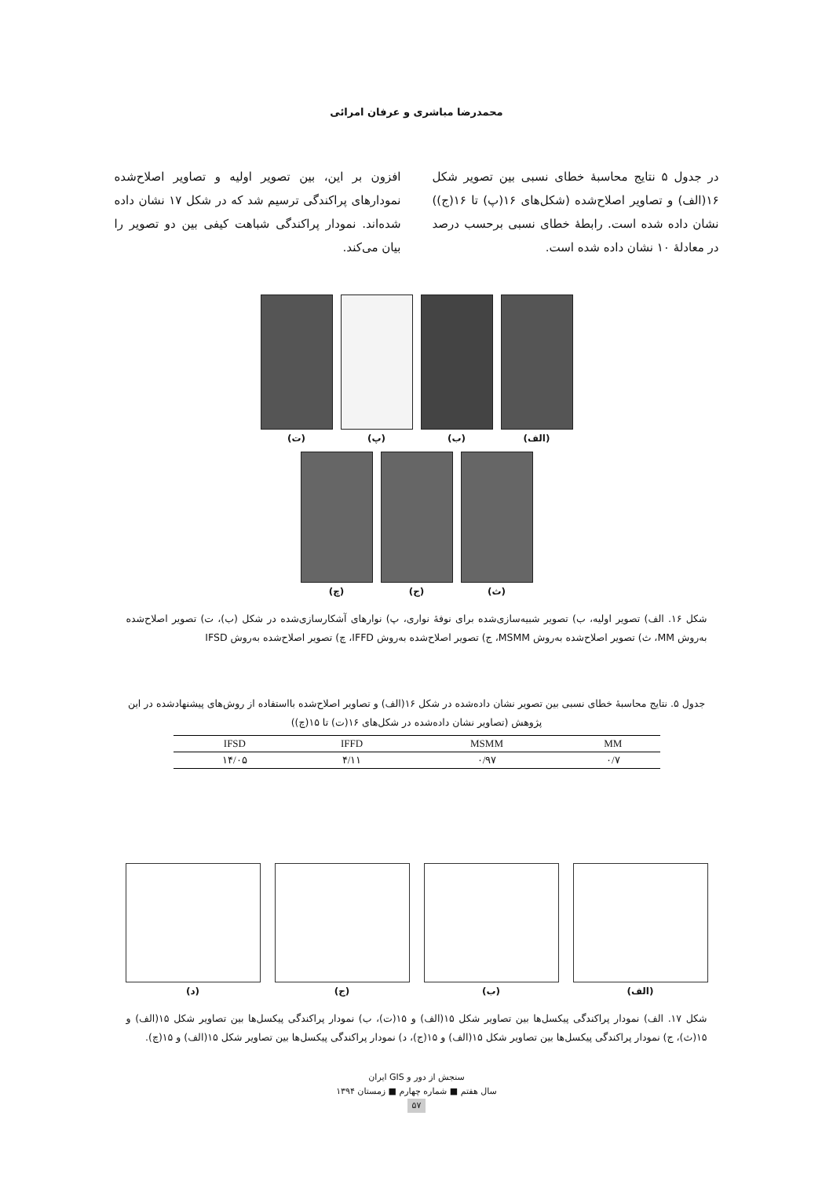محمدرضا مباشری و عرفان امرائی
در جدول ۵ نتایج محاسبهٔ خطای نسبی بین تصویر شکل ۱۶(الف) و تصاویر اصلاح‌شده (شکل‌های ۱۶(پ) تا ۱۶(ج)) نشان داده شده است. رابطهٔ خطای نسبی برحسب درصد در معادلهٔ ۱۰ نشان داده شده است.
افزون بر این، بین تصویر اولیه و تصاویر اصلاح‌شده نمودارهای پراکندگی ترسیم شد که در شکل ۱۷ نشان داده شده‌اند. نمودار پراکندگی شباهت کیفی بین دو تصویر را بیان می‌کند.
(الف) (ب) (پ) (ت)
(ث) (ج) (چ)
شکل ۱۶. الف) تصویر اولیه، ب) تصویر شبیه‌سازی‌شده برای نوفهٔ نواری، پ) نوارهای آشکارسازی‌شده در شکل (ب)، ت) تصویر اصلاح‌شده به‌روش MM، ث) تصویر اصلاح‌شده به‌روش MSMM، ج) تصویر اصلاح‌شده به‌روش IFFD، چ) تصویر اصلاح‌شده به‌روش IFSD
جدول ۵. نتایج محاسبهٔ خطای نسبی بین تصویر نشان داده‌شده در شکل ۱۶(الف) و تصاویر اصلاح‌شده بااستفاده از روش‌های پیشنهادشده در این پژوهش (تصاویر نشان داده‌شده در شکل‌های ۱۶(ت) تا ۱۵(چ))
| IFSD | IFFD | MSMM | MM |
| --- | --- | --- | --- |
| ۱۴/۰۵ | ۴/۱۱ | ۰/۹۷ | ۰/۷ |
(الف) (ب) (ج) (د)
شکل ۱۷. الف) نمودار پراکندگی پیکسل‌ها بین تصاویر شکل ۱۵(الف) و ۱۵(ت)، ب) نمودار پراکندگی پیکسل‌ها بین تصاویر شکل ۱۵(الف) و ۱۵(ث)، ج) نمودار پراکندگی پیکسل‌ها بین تصاویر شکل ۱۵(الف) و ۱۵(ج)، د) نمودار پراکندگی پیکسل‌ها بین تصاویر شکل ۱۵(الف) و ۱۵(چ).
سنجش از دور و GIS ایران
سال هفتم ■ شماره چهارم ■ زمستان ۱۳۹۴
۵۷